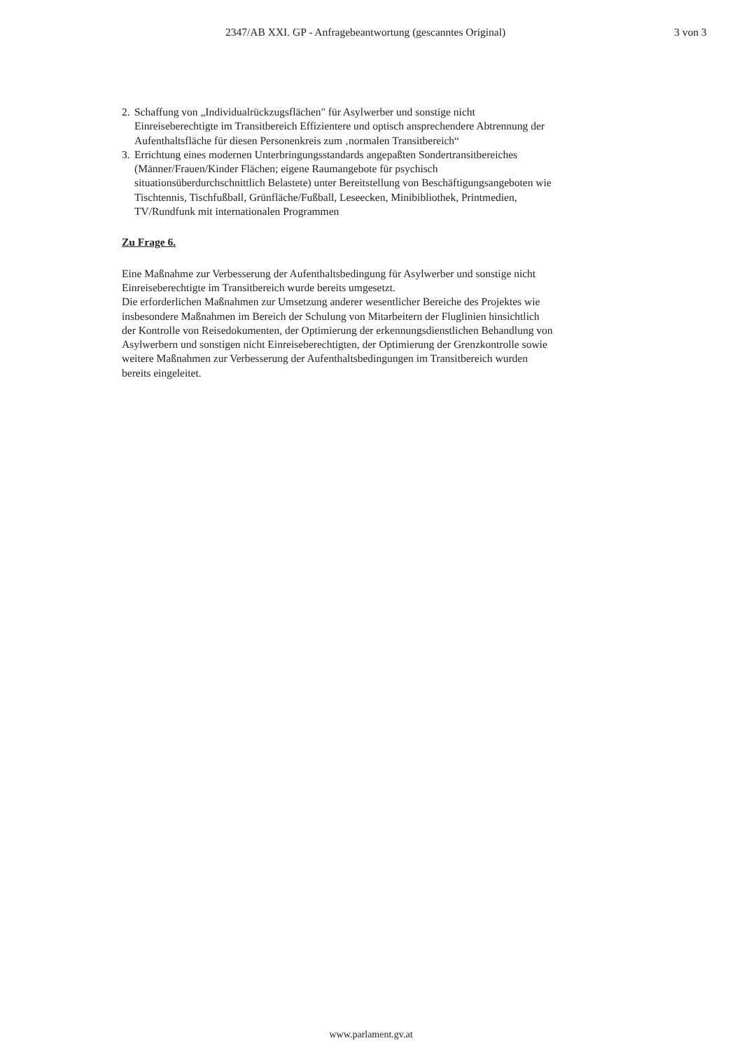2347/AB XXI. GP - Anfragebeantwortung (gescanntes Original) 3 von 3
2. Schaffung von „Individualrückzugsflächen" für Asylwerber und sonstige nicht Einreiseberechtigte im Transitbereich Effizientere und optisch ansprechendere Abtrennung der Aufenthaltsfläche für diesen Personenkreis zum ‚normalen Transitbereich“
3. Errichtung eines modernen Unterbringungsstandards angepaßten Sondertransitbereiches (Männer/Frauen/Kinder Flächen; eigene Raumangebote für psychisch situationsüberdurchschnittlich Belastete) unter Bereitstellung von Beschäftigungsangeboten wie Tischtennis, Tischfußball, Grünfläche/Fußball, Leseecken, Minibibliothek, Printmedien, TV/Rundfunk mit internationalen Programmen
Zu Frage 6.
Eine Maßnahme zur Verbesserung der Aufenthaltsbedingung für Asylwerber und sonstige nicht Einreiseberechtigte im Transitbereich wurde bereits umgesetzt.
Die erforderlichen Maßnahmen zur Umsetzung anderer wesentlicher Bereiche des Projektes wie insbesondere Maßnahmen im Bereich der Schulung von Mitarbeitern der Fluglinien hinsichtlich der Kontrolle von Reisedokumenten, der Optimierung der erkennungsdienstlichen Behandlung von Asylwerbern und sonstigen nicht Einreiseberechtigten, der Optimierung der Grenzkontrolle sowie weitere Maßnahmen zur Verbesserung der Aufenthaltsbedingungen im Transitbereich wurden bereits eingeleitet.
www.parlament.gv.at